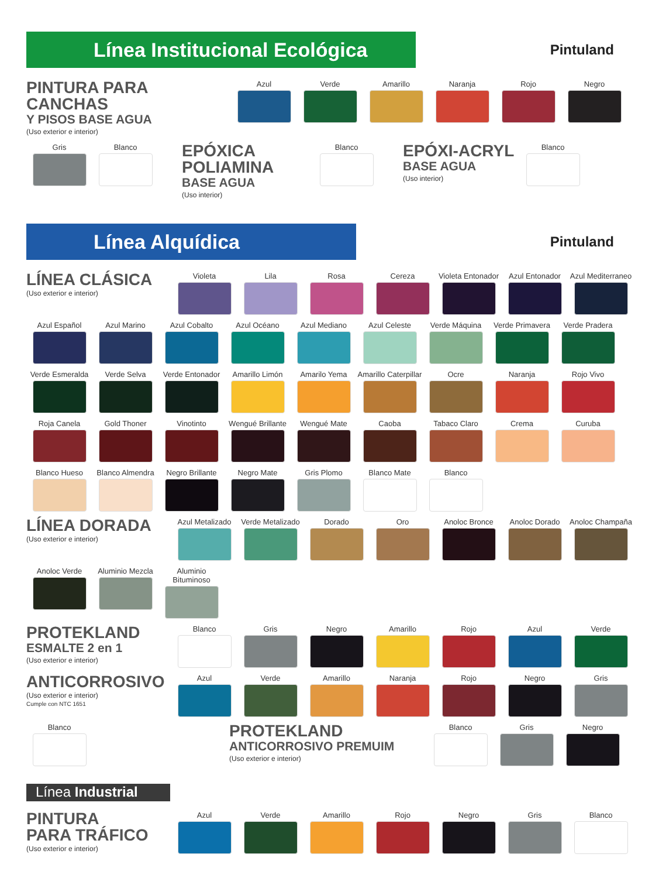Línea Institucional Ecológica Pintuland
PINTURA PARA CANCHAS
Y PISOS BASE AGUA
(Uso exterior e interior)
Azul Verde Amarillo Naranja Rojo Negro
Gris Blanco
EPÓXICA POLIAMINA
BASE AGUA
(Uso interior)
Blanco
EPÓXI-ACRYL
BASE AGUA
(Uso interior)
Blanco
Línea Alquídica Pintuland
LÍNEA CLÁSICA
(Uso exterior e interior)
Violeta Lila Rosa Cereza Violeta Entonador
Azul Entonador Azul Mediterraneo
Azul Español Azul Marino Azul Cobalto Azul Océano Azul Mediano Azul Celeste Verde Máquina Verde Primavera
Verde Pradera
Verde Esmeralda
Verde Selva Verde Entonador
Amarillo Limón Amarilo Yema Amarillo Caterpillar
Ocre Naranja Rojo Vivo
Roja Canela Gold Thoner Vinotinto Wengué Brillante
Wengué Mate Caoba Tabaco Claro Crema Curuba
Blanco Hueso Blanco Almendra
Negro Brillante
Negro Mate Gris Plomo Blanco Mate Blanco
LÍNEA DORADA
(Uso exterior e interior)
Azul Metalizado
Verde Metalizado
Dorado Oro Anoloc Bronce Anoloc Dorado Anoloc Champaña
Anoloc Verde Aluminio Mezcla
Aluminio Bituminoso
PROTEKLAND
ESMALTE 2 en 1
(Uso exterior e interior)
Blanco Gris Negro Amarillo Rojo Azul Verde
ANTICORROSIVO
(Uso exterior e interior)
Cumple con NTC 1651
Azul Verde Amarillo Naranja Rojo Negro Gris
Blanco
PROTEKLAND
ANTICORROSIVO PREMUIM
(Uso exterior e interior)
Blanco Gris Negro
Línea Industrial
PINTURA
PARA TRÁFICO
(Uso exterior e interior)
Azul Verde Amarillo Rojo Negro Gris Blanco